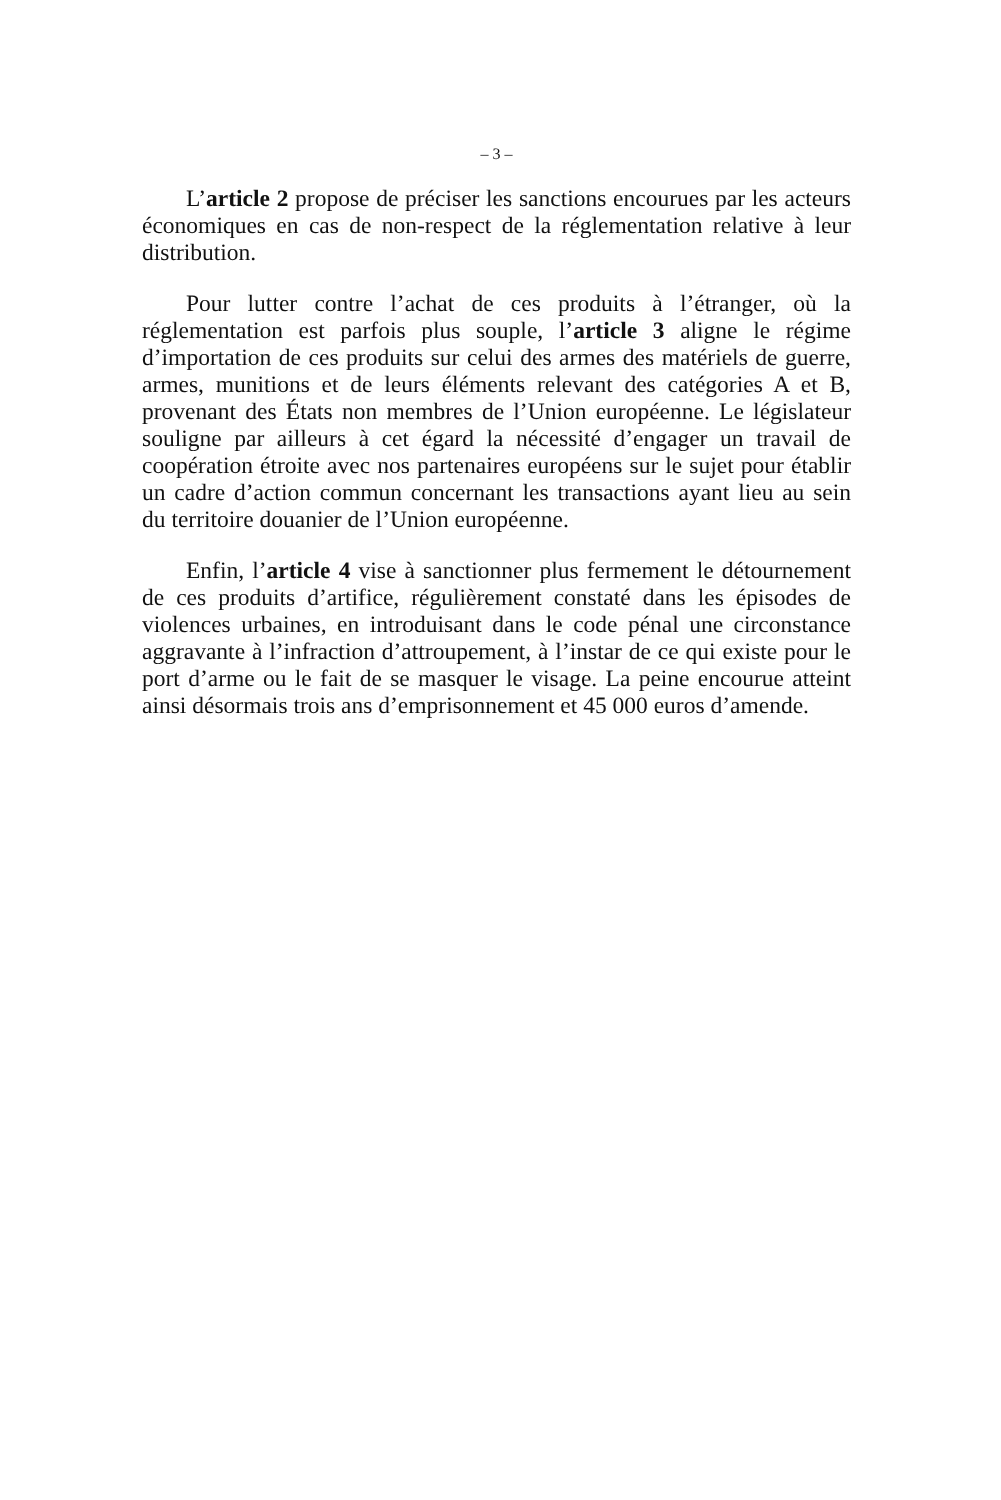– 3 –
L’article 2 propose de préciser les sanctions encourues par les acteurs économiques en cas de non-respect de la réglementation relative à leur distribution.
Pour lutter contre l’achat de ces produits à l’étranger, où la réglementation est parfois plus souple, l’article 3 aligne le régime d’importation de ces produits sur celui des armes des matériels de guerre, armes, munitions et de leurs éléments relevant des catégories A et B, provenant des États non membres de l’Union européenne. Le législateur souligne par ailleurs à cet égard la nécessité d’engager un travail de coopération étroite avec nos partenaires européens sur le sujet pour établir un cadre d’action commun concernant les transactions ayant lieu au sein du territoire douanier de l’Union européenne.
Enfin, l’article 4 vise à sanctionner plus fermement le détournement de ces produits d’artifice, régulièrement constaté dans les épisodes de violences urbaines, en introduisant dans le code pénal une circonstance aggravante à l’infraction d’attroupement, à l’instar de ce qui existe pour le port d’arme ou le fait de se masquer le visage. La peine encourue atteint ainsi désormais trois ans d’emprisonnement et 45 000 euros d’amende.